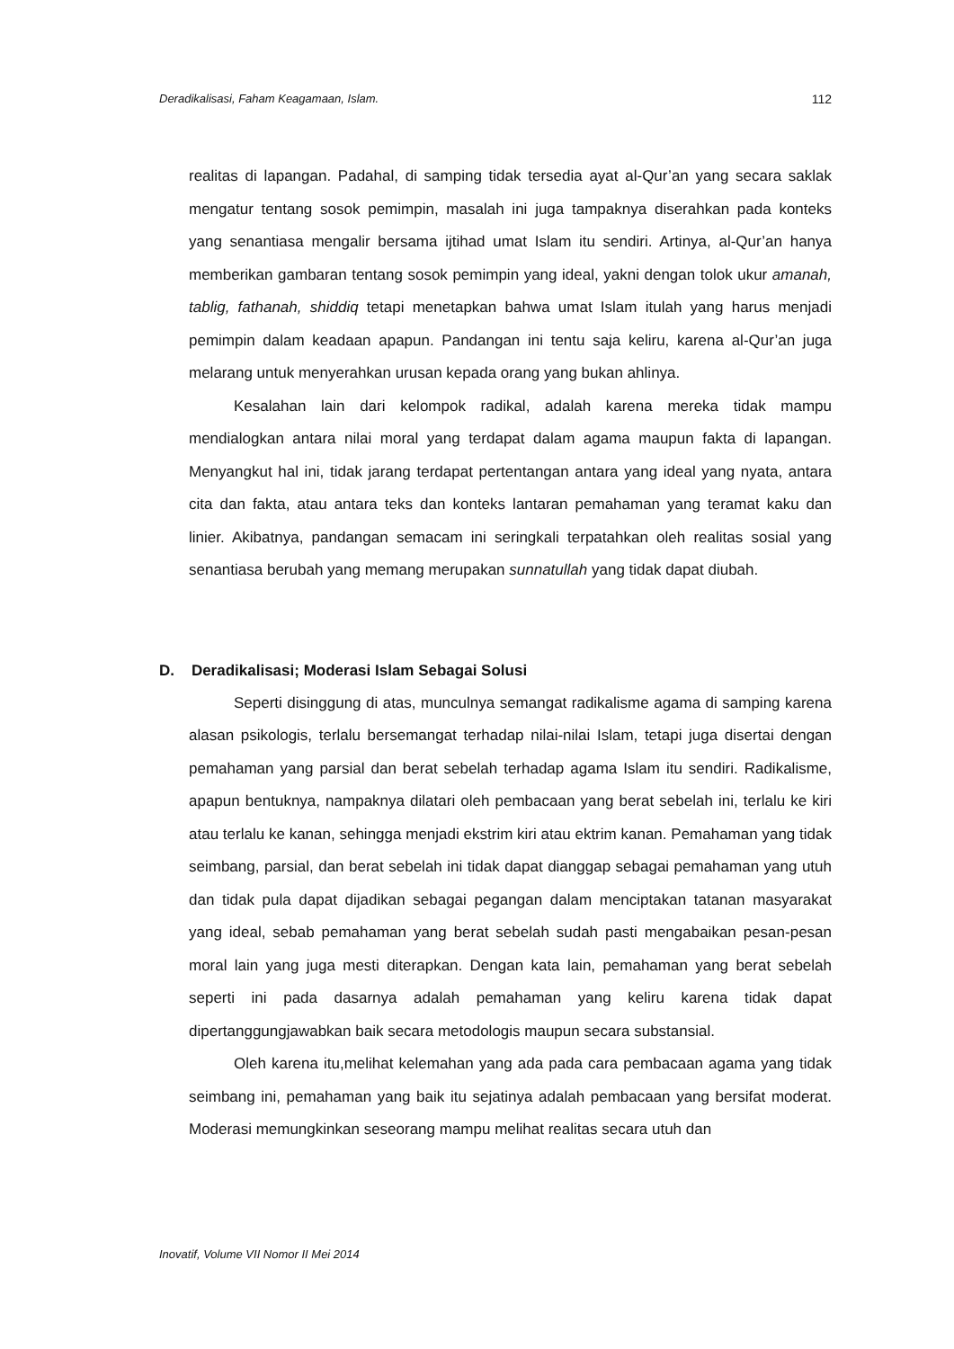Deradikalisasi, Faham Keagamaan, Islam. 112
realitas di lapangan. Padahal, di samping tidak tersedia ayat al-Qur’an yang secara saklak mengatur tentang sosok pemimpin, masalah ini juga tampaknya diserahkan pada konteks yang senantiasa mengalir bersama ijtihad umat Islam itu sendiri. Artinya, al-Qur’an hanya memberikan gambaran tentang sosok pemimpin yang ideal, yakni dengan tolok ukur amanah, tablig, fathanah, shiddiq tetapi menetapkan bahwa umat Islam itulah yang harus menjadi pemimpin dalam keadaan apapun. Pandangan ini tentu saja keliru, karena al-Qur’an juga melarang untuk menyerahkan urusan kepada orang yang bukan ahlinya.
Kesalahan lain dari kelompok radikal, adalah karena mereka tidak mampu mendialogkan antara nilai moral yang terdapat dalam agama maupun fakta di lapangan. Menyangkut hal ini, tidak jarang terdapat pertentangan antara yang ideal yang nyata, antara cita dan fakta, atau antara teks dan konteks lantaran pemahaman yang teramat kaku dan linier. Akibatnya, pandangan semacam ini seringkali terpatahkan oleh realitas sosial yang senantiasa berubah yang memang merupakan sunnatullah yang tidak dapat diubah.
D. Deradikalisasi; Moderasi Islam Sebagai Solusi
Seperti disinggung di atas, munculnya semangat radikalisme agama di samping karena alasan psikologis, terlalu bersemangat terhadap nilai-nilai Islam, tetapi juga disertai dengan pemahaman yang parsial dan berat sebelah terhadap agama Islam itu sendiri. Radikalisme, apapun bentuknya, nampaknya dilatari oleh pembacaan yang berat sebelah ini, terlalu ke kiri atau terlalu ke kanan, sehingga menjadi ekstrim kiri atau ektrim kanan. Pemahaman yang tidak seimbang, parsial, dan berat sebelah ini tidak dapat dianggap sebagai pemahaman yang utuh dan tidak pula dapat dijadikan sebagai pegangan dalam menciptakan tatanan masyarakat yang ideal, sebab pemahaman yang berat sebelah sudah pasti mengabaikan pesan-pesan moral lain yang juga mesti diterapkan. Dengan kata lain, pemahaman yang berat sebelah seperti ini pada dasarnya adalah pemahaman yang keliru karena tidak dapat dipertanggungjawabkan baik secara metodologis maupun secara substansial.
Oleh karena itu,melihat kelemahan yang ada pada cara pembacaan agama yang tidak seimbang ini, pemahaman yang baik itu sejatinya adalah pembacaan yang bersifat moderat. Moderasi memungkinkan seseorang mampu melihat realitas secara utuh dan
Inovatif, Volume VII Nomor II Mei 2014